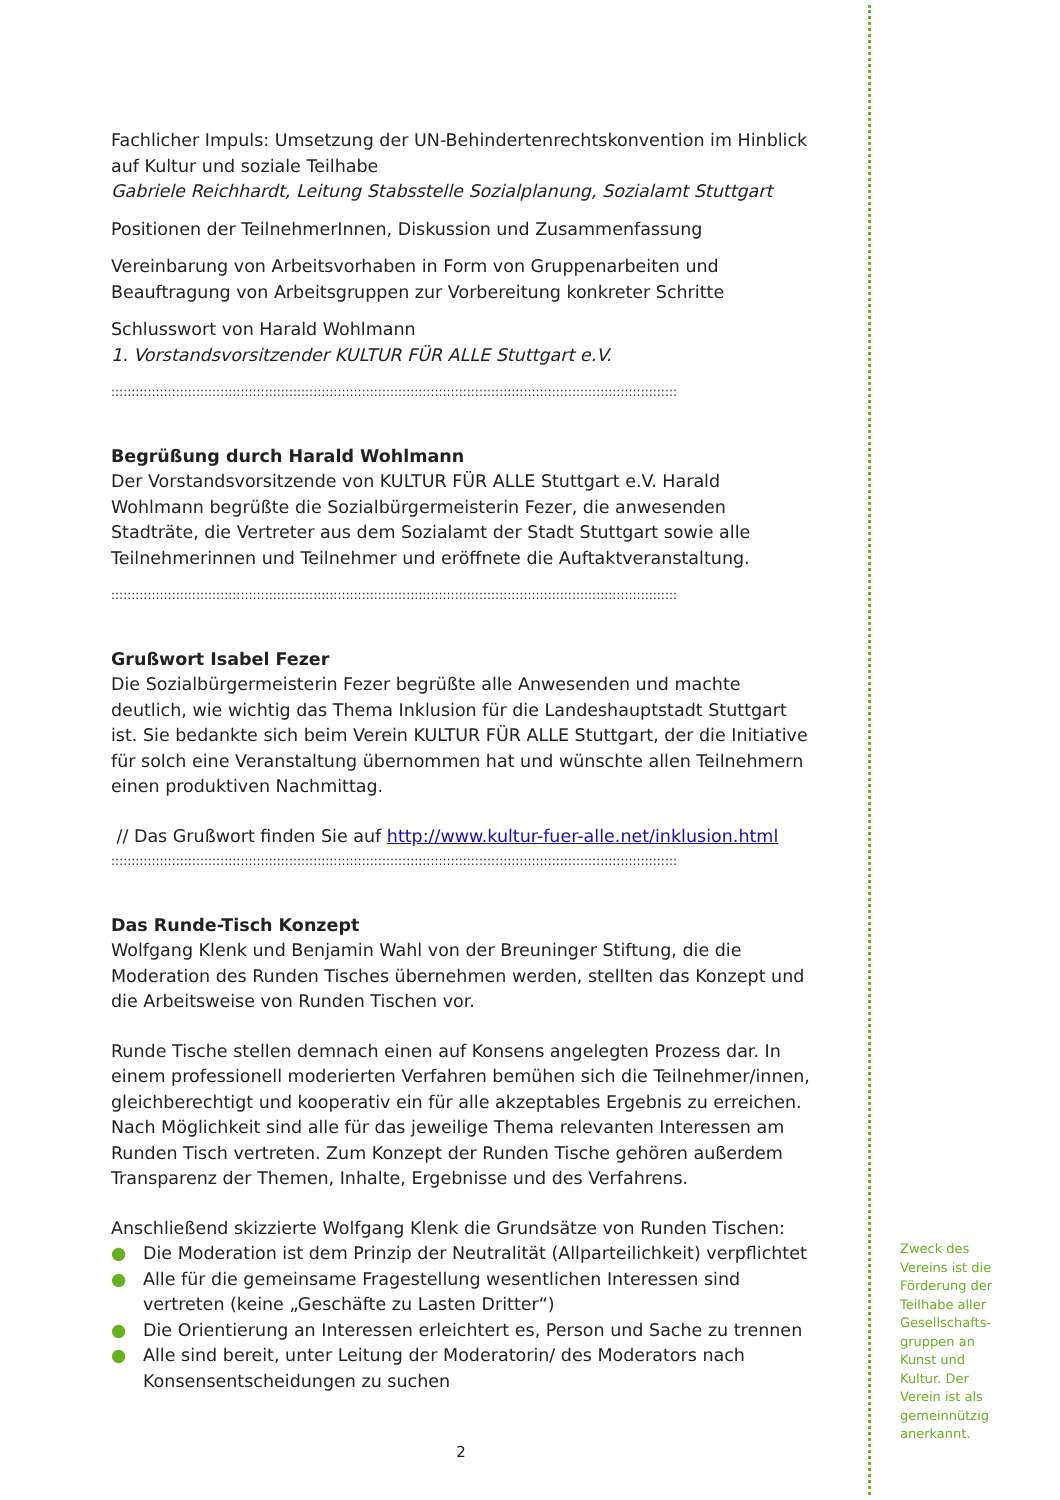Fachlicher Impuls: Umsetzung der UN-Behindertenrechtskonvention im Hinblick auf Kultur und soziale Teilhabe
Gabriele Reichhardt, Leitung Stabsstelle Sozialplanung, Sozialamt Stuttgart
Positionen der TeilnehmerInnen, Diskussion und Zusammenfassung
Vereinbarung von Arbeitsvorhaben in Form von Gruppenarbeiten und Beauftragung von Arbeitsgruppen zur Vorbereitung konkreter Schritte
Schlusswort von Harald Wohlmann
1. Vorstandsvorsitzender KULTUR FÜR ALLE Stuttgart e.V.
::::::::::::::::::::::::::::::::::::::::::::::::::::::::::::::::::::::::::::::::::::::::::::::::::::::::::::::::::::::::::::::::::::::::::::
Begrüßung durch Harald Wohlmann
Der Vorstandsvorsitzende von KULTUR FÜR ALLE Stuttgart e.V. Harald Wohlmann begrüßte die Sozialbürgermeisterin Fezer, die anwesenden Stadträte, die Vertreter aus dem Sozialamt der Stadt Stuttgart sowie alle Teilnehmerinnen und Teilnehmer und eröffnete die Auftaktveranstaltung.
::::::::::::::::::::::::::::::::::::::::::::::::::::::::::::::::::::::::::::::::::::::::::::::::::::::::::::::::::::::::::::::::::::::::::::
Grußwort Isabel Fezer
Die Sozialbürgermeisterin Fezer begrüßte alle Anwesenden und machte deutlich, wie wichtig das Thema Inklusion für die Landeshauptstadt Stuttgart ist. Sie bedankte sich beim Verein KULTUR FÜR ALLE Stuttgart, der die Initiative für solch eine Veranstaltung übernommen hat und wünschte allen Teilnehmern einen produktiven Nachmittag.
// Das Grußwort finden Sie auf http://www.kultur-fuer-alle.net/inklusion.html
::::::::::::::::::::::::::::::::::::::::::::::::::::::::::::::::::::::::::::::::::::::::::::::::::::::::::::::::::::::::::::::::::::::::::::
Das Runde-Tisch Konzept
Wolfgang Klenk und Benjamin Wahl von der Breuninger Stiftung, die die Moderation des Runden Tisches übernehmen werden, stellten das Konzept und die Arbeitsweise von Runden Tischen vor.
Runde Tische stellen demnach einen auf Konsens angelegten Prozess dar. In einem professionell moderierten Verfahren bemühen sich die Teilnehmer/innen, gleichberechtigt und kooperativ ein für alle akzeptables Ergebnis zu erreichen. Nach Möglichkeit sind alle für das jeweilige Thema relevanten Interessen am Runden Tisch vertreten. Zum Konzept der Runden Tische gehören außerdem Transparenz der Themen, Inhalte, Ergebnisse und des Verfahrens.
Anschließend skizzierte Wolfgang Klenk die Grundsätze von Runden Tischen:
● Die Moderation ist dem Prinzip der Neutralität (Allparteilichkeit) verpflichtet
● Alle für die gemeinsame Fragestellung wesentlichen Interessen sind vertreten (keine „Geschäfte zu Lasten Dritter“)
● Die Orientierung an Interessen erleichtert es, Person und Sache zu trennen
● Alle sind bereit, unter Leitung der Moderatorin/ des Moderators nach Konsensentscheidungen zu suchen
2
Zweck des Vereins ist die Förderung der Teilhabe aller Gesellschafts-gruppen an Kunst und Kultur. Der Verein ist als gemeinnützig anerkannt.